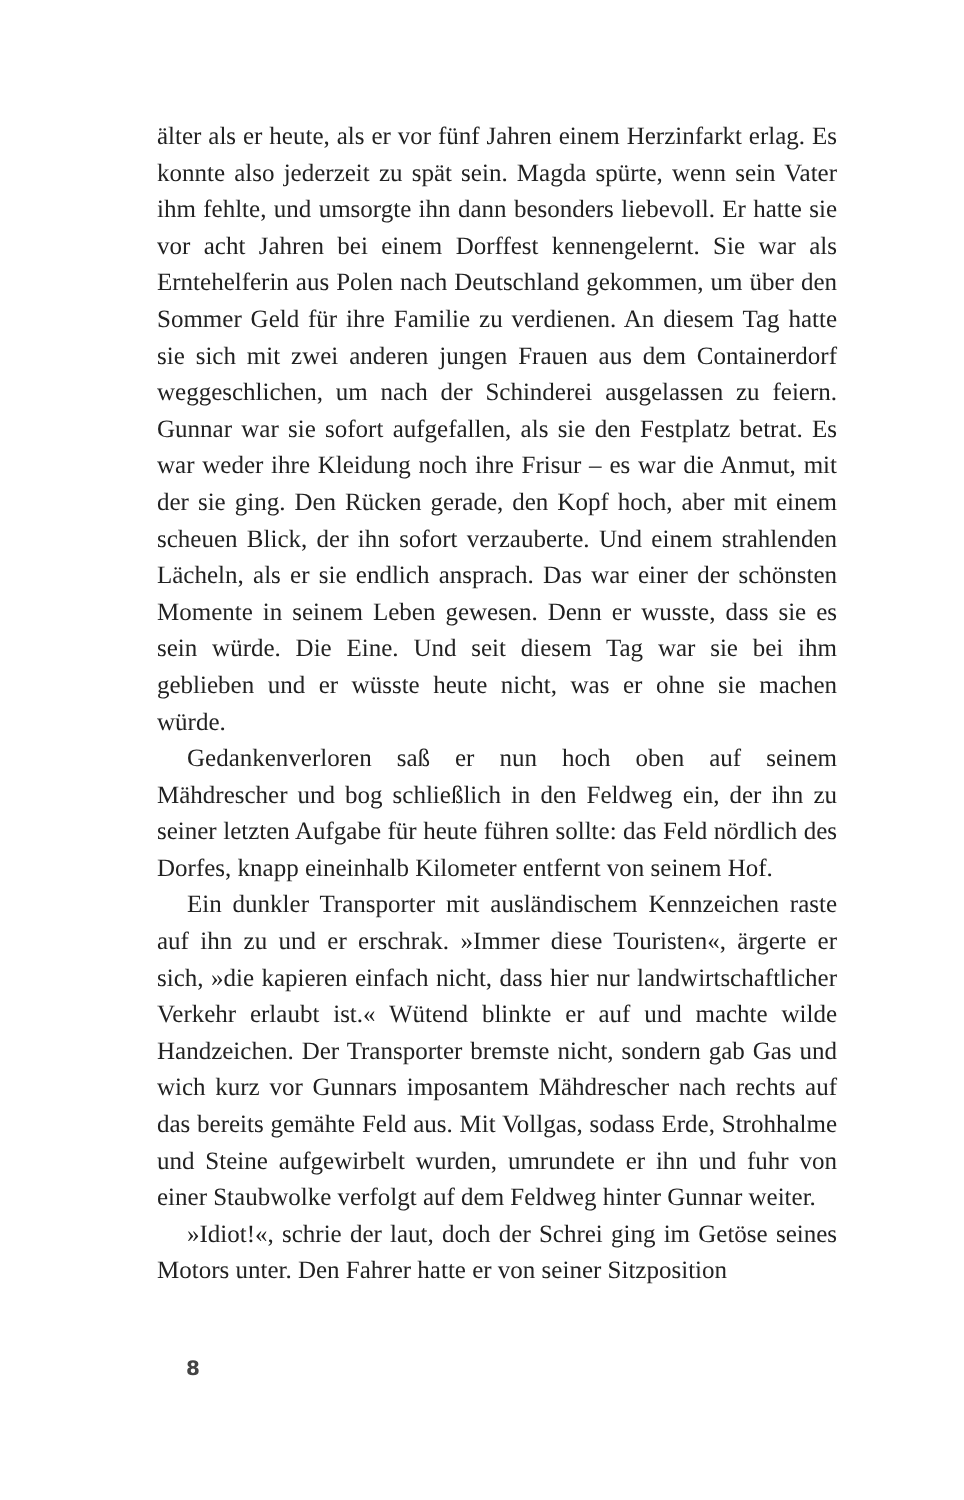älter als er heute, als er vor fünf Jahren einem Herzinfarkt erlag. Es konnte also jederzeit zu spät sein. Magda spürte, wenn sein Vater ihm fehlte, und umsorgte ihn dann besonders liebevoll. Er hatte sie vor acht Jahren bei einem Dorffest kennengelernt. Sie war als Erntehelferin aus Polen nach Deutschland gekommen, um über den Sommer Geld für ihre Familie zu verdienen. An diesem Tag hatte sie sich mit zwei anderen jungen Frauen aus dem Containerdorf weggeschlichen, um nach der Schinderei ausgelassen zu feiern. Gunnar war sie sofort aufgefallen, als sie den Festplatz betrat. Es war weder ihre Kleidung noch ihre Frisur – es war die Anmut, mit der sie ging. Den Rücken gerade, den Kopf hoch, aber mit einem scheuen Blick, der ihn sofort verzauberte. Und einem strahlenden Lächeln, als er sie endlich ansprach. Das war einer der schönsten Momente in seinem Leben gewesen. Denn er wusste, dass sie es sein würde. Die Eine. Und seit diesem Tag war sie bei ihm geblieben und er wüsste heute nicht, was er ohne sie machen würde.
Gedankenverloren saß er nun hoch oben auf seinem Mähdrescher und bog schließlich in den Feldweg ein, der ihn zu seiner letzten Aufgabe für heute führen sollte: das Feld nördlich des Dorfes, knapp eineinhalb Kilometer entfernt von seinem Hof.
Ein dunkler Transporter mit ausländischem Kennzeichen raste auf ihn zu und er erschrak. »Immer diese Touristen«, ärgerte er sich, »die kapieren einfach nicht, dass hier nur landwirtschaftlicher Verkehr erlaubt ist.« Wütend blinkte er auf und machte wilde Handzeichen. Der Transporter bremste nicht, sondern gab Gas und wich kurz vor Gunnars imposantem Mähdrescher nach rechts auf das bereits gemähte Feld aus. Mit Vollgas, sodass Erde, Strohhalme und Steine aufgewirbelt wurden, umrundete er ihn und fuhr von einer Staubwolke verfolgt auf dem Feldweg hinter Gunnar weiter.
»Idiot!«, schrie der laut, doch der Schrei ging im Getöse seines Motors unter. Den Fahrer hatte er von seiner Sitzposition
8